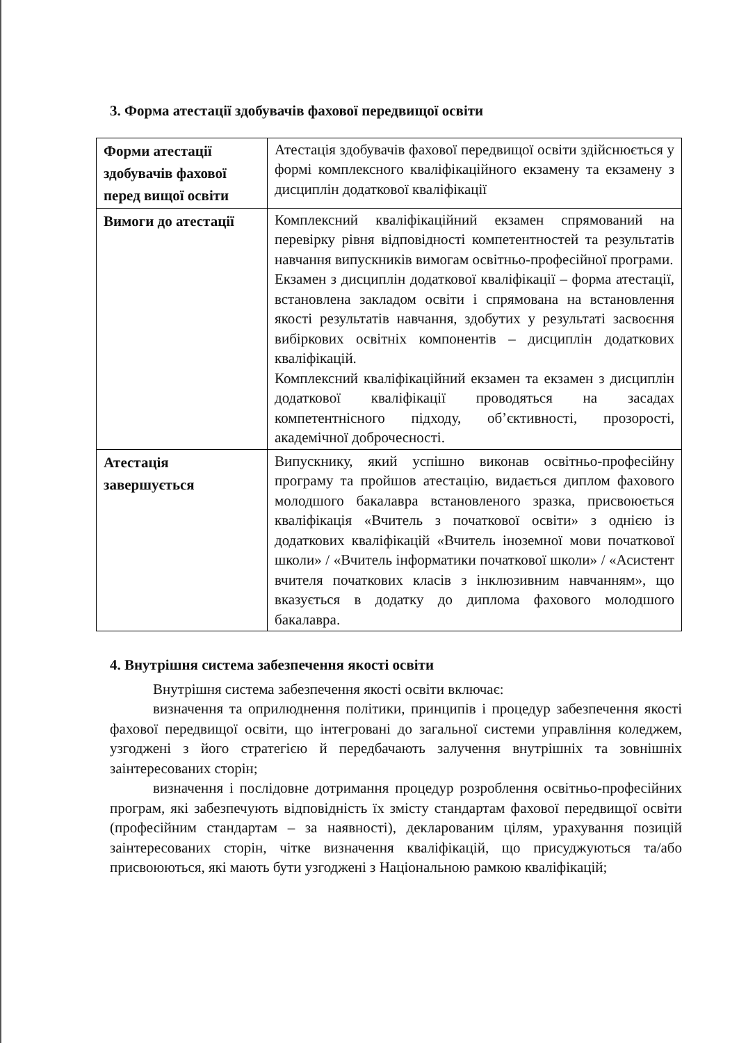3. Форма атестації здобувачів фахової передвищої освіти
| Форми атестації здобувачів фахової перед вищої освіти | Атестація здобувачів фахової передвищої освіти здійснюється у формі комплексного кваліфікаційного екзамену та екзамену з дисциплін додаткової кваліфікації |
| Вимоги до атестації | Комплексний кваліфікаційний екзамен спрямований на перевірку рівня відповідності компетентностей та результатів навчання випускників вимогам освітньо-професійної програми. Екзамен з дисциплін додаткової кваліфікації – форма атестації, встановлена закладом освіти і спрямована на встановлення якості результатів навчання, здобутих у результаті засвоєння вибіркових освітніх компонентів – дисциплін додаткових кваліфікацій. Комплексний кваліфікаційний екзамен та екзамен з дисциплін додаткової кваліфікації проводяться на засадах компетентнісного підходу, об’єктивності, прозорості, академічної доброчесності. |
| Атестація завершується | Випускнику, який успішно виконав освітньо-професійну програму та пройшов атестацію, видається диплом фахового молодшого бакалавра встановленого зразка, присвоюється кваліфікація «Вчитель з початкової освіти» з однією із додаткових кваліфікацій «Вчитель іноземної мови початкової школи» / «Вчитель інформатики початкової школи» / «Асистент вчителя початкових класів з інклюзивним навчанням», що вказується в додатку до диплома фахового молодшого бакалавра. |
4. Внутрішня система забезпечення якості освіти
Внутрішня система забезпечення якості освіти включає:
визначення та оприлюднення політики, принципів і процедур забезпечення якості фахової передвищої освіти, що інтегровані до загальної системи управління коледжем, узгоджені з його стратегією й передбачають залучення внутрішніх та зовнішніх заінтересованих сторін;
визначення і послідовне дотримання процедур розроблення освітньо-професійних програм, які забезпечують відповідність їх змісту стандартам фахової передвищої освіти (професійним стандартам – за наявності), декларованим цілям, урахування позицій заінтересованих сторін, чітке визначення кваліфікацій, що присуджуються та/або присвоюються, які мають бути узгоджені з Національною рамкою кваліфікацій;